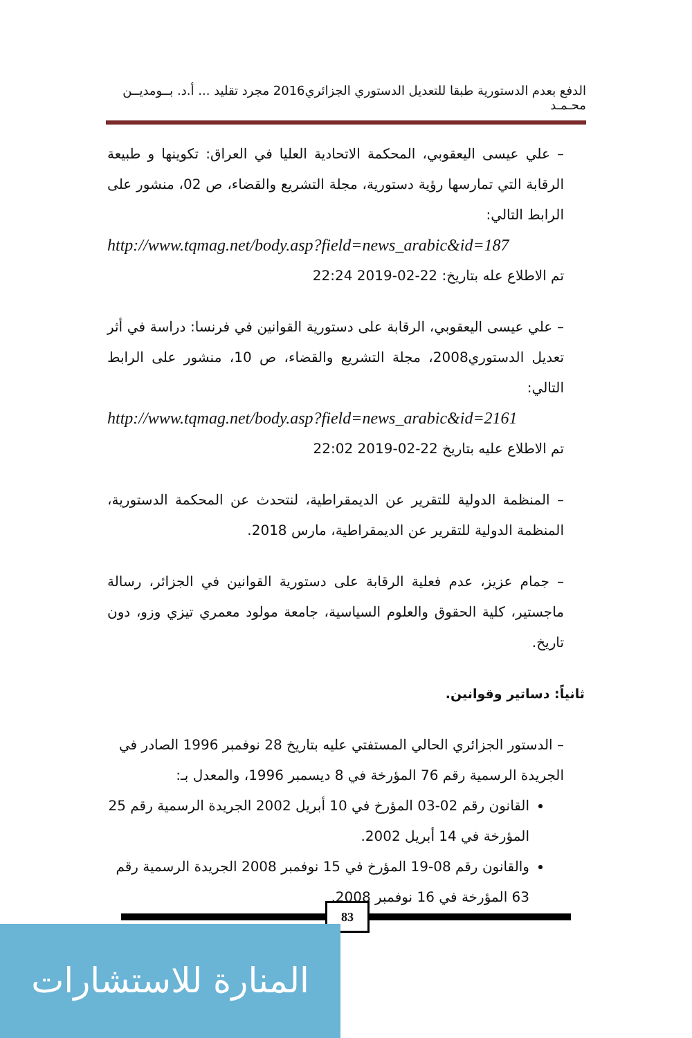الدفع بعدم الدستورية طبقا للتعديل الدستوري الجزائري2016 مجرد تقليد ... أ.د. بــومديــن محـمـد
– علي عيسى اليعقوبي، المحكمة الاتحادية العليا في العراق: تكوينها و طبيعة الرقابة التي تمارسها رؤية دستورية، مجلة التشريع والقضاء، ص 02، منشور على الرابط التالي:
http://www.tqmag.net/body.asp?field=news_arabic&id=187
تم الاطلاع عله بتاريخ: 22-02-2019 22:24
– علي عيسى اليعقوبي، الرقابة على دستورية القوانين في فرنسا: دراسة في أثر تعديل الدستوري2008، مجلة التشريع والقضاء، ص 10، منشور على الرابط التالي:
http://www.tqmag.net/body.asp?field=news_arabic&id=2161
تم الاطلاع عليه بتاريخ 22-02-2019 22:02
– المنظمة الدولية للتقرير عن الديمقراطية، لنتحدث عن المحكمة الدستورية، المنظمة الدولية للتقرير عن الديمقراطية، مارس 2018.
– جمام عزيز، عدم فعلية الرقابة على دستورية القوانين في الجزائر، رسالة ماجستير، كلية الحقوق والعلوم السياسية، جامعة مولود معمري تيزي وزو، دون تاريخ.
ثانياً: دساتير وقوانين.
– الدستور الجزائري الحالي المستفتي عليه بتاريخ 28 نوفمبر 1996 الصادر في الجريدة الرسمية رقم 76 المؤرخة في 8 ديسمبر 1996، والمعدل بـ:
القانون رقم 02-03 المؤرخ في 10 أبريل 2002 الجريدة الرسمية رقم 25 المؤرخة في 14 أبريل 2002.
والقانون رقم 08-19 المؤرخ في 15 نوفمبر 2008 الجريدة الرسمية رقم 63 المؤرخة في 16 نوفمبر 2008.
83
المنارة للاستشارات